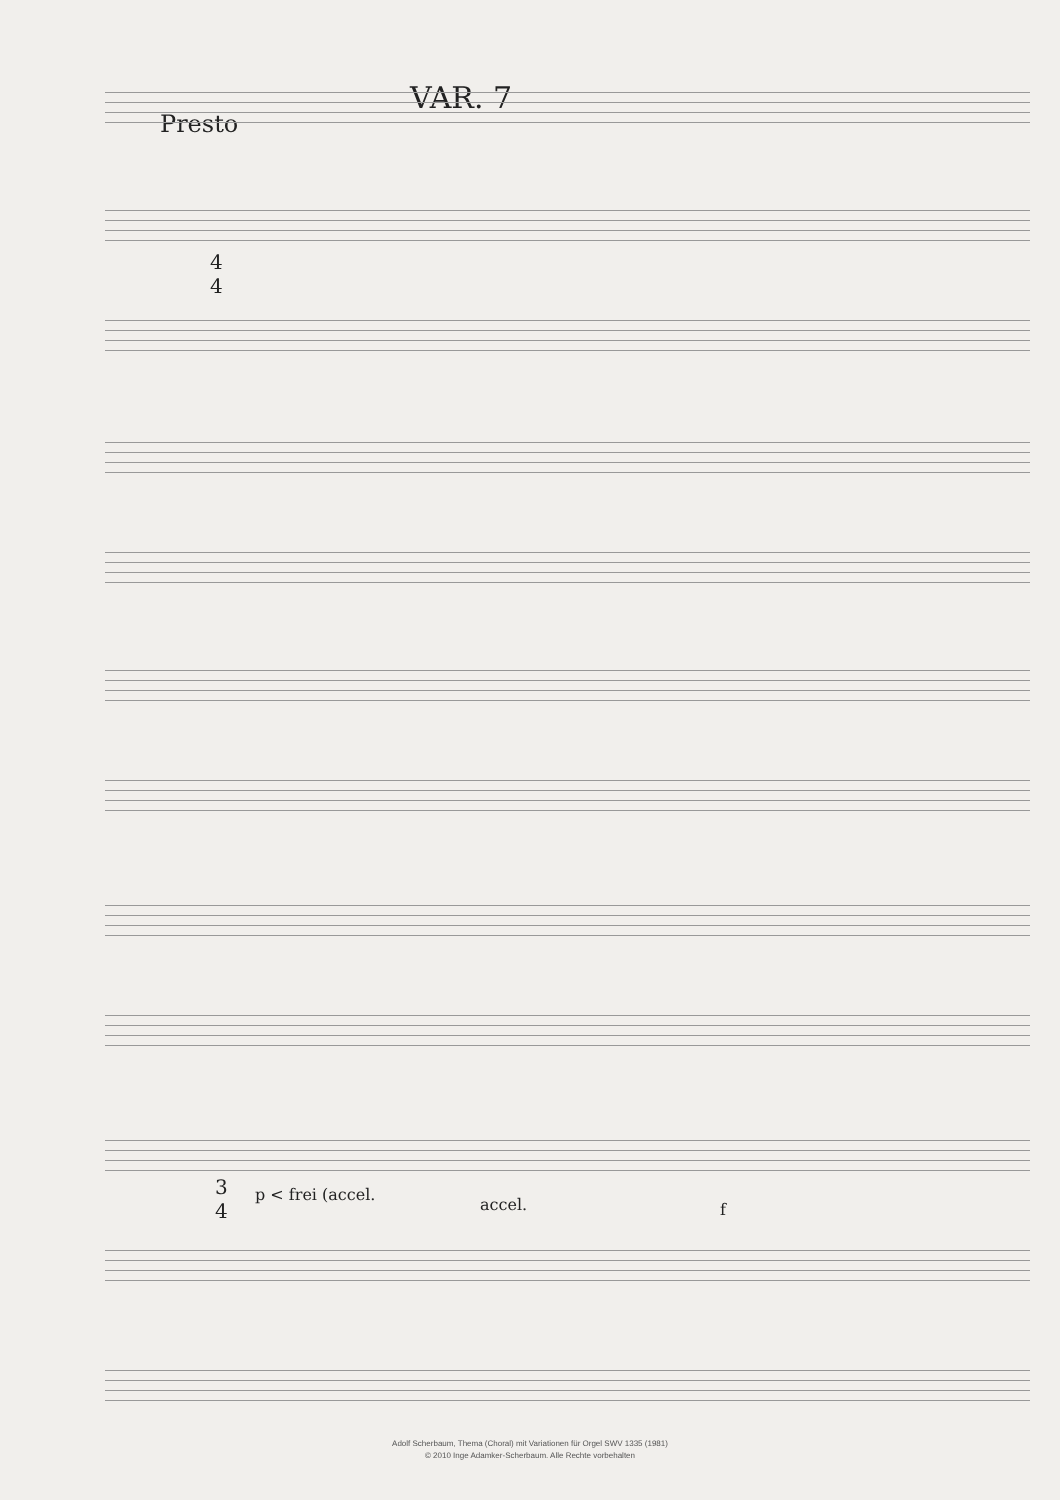VAR. 7
Presto
4
4
3
4
p < frei (accel.
accel. f
Adolf Scherbaum, Thema (Choral) mit Variationen für Orgel SWV 1335 (1981)
© 2010 Inge Adamker-Scherbaum. Alle Rechte vorbehalten